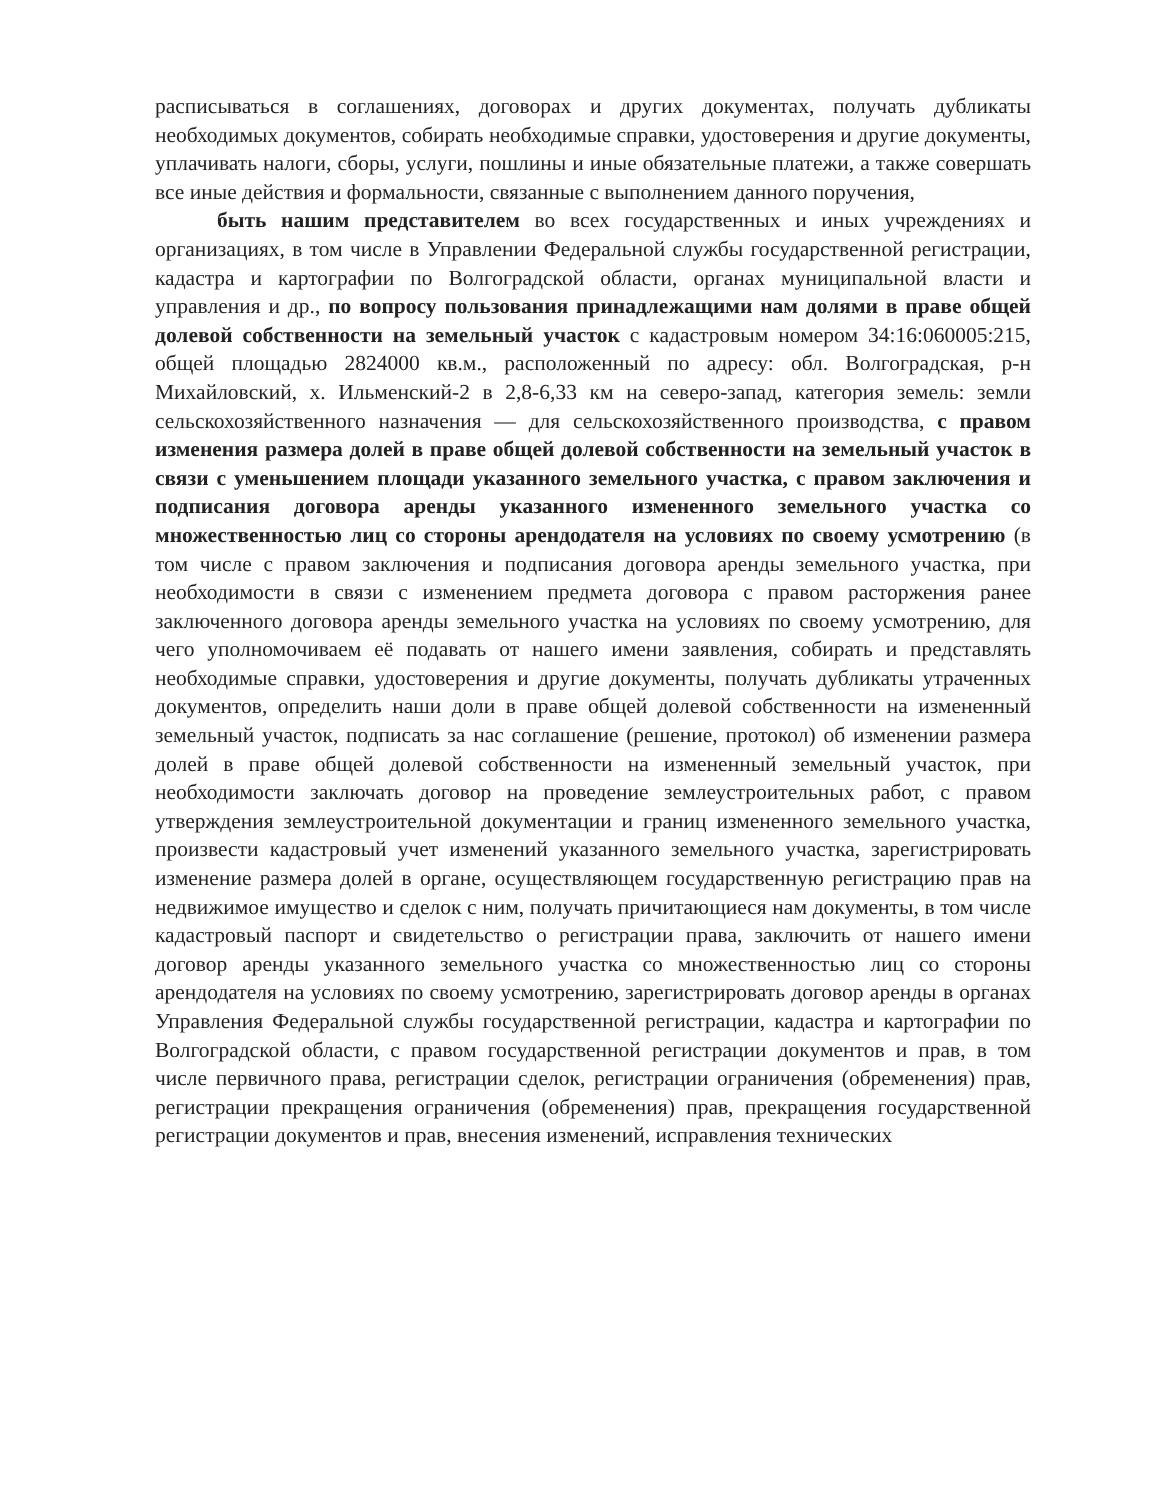расписываться в соглашениях, договорах и других документах, получать дубликаты необходимых документов, собирать необходимые справки, удостоверения и другие документы, уплачивать налоги, сборы, услуги, пошлины и иные обязательные платежи, а также совершать все иные действия и формальности, связанные с выполнением данного поручения,
быть нашим представителем во всех государственных и иных учреждениях и организациях, в том числе в Управлении Федеральной службы государственной регистрации, кадастра и картографии по Волгоградской области, органах муниципальной власти и управления и др., по вопросу пользования принадлежащими нам долями в праве общей долевой собственности на земельный участок с кадастровым номером 34:16:060005:215, общей площадью 2824000 кв.м., расположенный по адресу: обл. Волгоградская, р-н Михайловский, х. Ильменский-2 в 2,8-6,33 км на северо-запад, категория земель: земли сельскохозяйственного назначения — для сельскохозяйственного производства, с правом изменения размера долей в праве общей долевой собственности на земельный участок в связи с уменьшением площади указанного земельного участка, с правом заключения и подписания договора аренды указанного измененного земельного участка со множественностью лиц со стороны арендодателя на условиях по своему усмотрению (в том числе с правом заключения и подписания договора аренды земельного участка, при необходимости в связи с изменением предмета договора с правом расторжения ранее заключенного договора аренды земельного участка на условиях по своему усмотрению, для чего уполномочиваем её подавать от нашего имени заявления, собирать и представлять необходимые справки, удостоверения и другие документы, получать дубликаты утраченных документов, определить наши доли в праве общей долевой собственности на измененный земельный участок, подписать за нас соглашение (решение, протокол) об изменении размера долей в праве общей долевой собственности на измененный земельный участок, при необходимости заключать договор на проведение землеустроительных работ, с правом утверждения землеустроительной документации и границ измененного земельного участка, произвести кадастровый учет изменений указанного земельного участка, зарегистрировать изменение размера долей в органе, осуществляющем государственную регистрацию прав на недвижимое имущество и сделок с ним, получать причитающиеся нам документы, в том числе кадастровый паспорт и свидетельство о регистрации права, заключить от нашего имени договор аренды указанного земельного участка со множественностью лиц со стороны арендодателя на условиях по своему усмотрению, зарегистрировать договор аренды в органах Управления Федеральной службы государственной регистрации, кадастра и картографии по Волгоградской области, с правом государственной регистрации документов и прав, в том числе первичного права, регистрации сделок, регистрации ограничения (обременения) прав, регистрации прекращения ограничения (обременения) прав, прекращения государственной регистрации документов и прав, внесения изменений, исправления технических